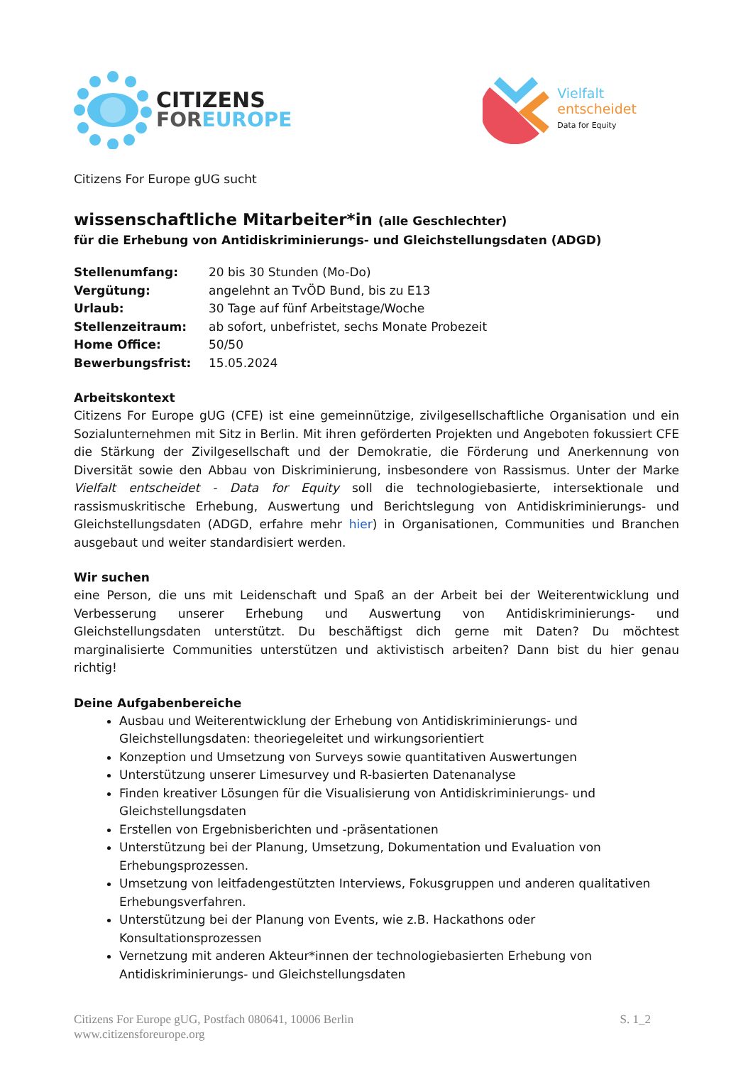CITIZENS
FOREUROPE
Vielfalt
entscheidet
Data for Equity
Citizens For Europe gUG sucht
wissenschaftliche Mitarbeiter*in (alle Geschlechter)
für die Erhebung von Antidiskriminierungs- und Gleichstellungsdaten (ADGD)
| Stellenumfang: | 20 bis 30 Stunden (Mo-Do) |
| Vergütung: | angelehnt an TvÖD Bund, bis zu E13 |
| Urlaub: | 30 Tage auf fünf Arbeitstage/Woche |
| Stellenzeitraum: | ab sofort, unbefristet, sechs Monate Probezeit |
| Home Office: | 50/50 |
| Bewerbungsfrist: | 15.05.2024 |
Arbeitskontext
Citizens For Europe gUG (CFE) ist eine gemeinnützige, zivilgesellschaftliche Organisation und ein Sozialunternehmen mit Sitz in Berlin. Mit ihren geförderten Projekten und Angeboten fokussiert CFE die Stärkung der Zivilgesellschaft und der Demokratie, die Förderung und Anerkennung von Diversität sowie den Abbau von Diskriminierung, insbesondere von Rassismus. Unter der Marke Vielfalt entscheidet - Data for Equity soll die technologiebasierte, intersektionale und rassismuskritische Erhebung, Auswertung und Berichtslegung von Antidiskriminierungs- und Gleichstellungsdaten (ADGD, erfahre mehr hier) in Organisationen, Communities und Branchen ausgebaut und weiter standardisiert werden.
Wir suchen
eine Person, die uns mit Leidenschaft und Spaß an der Arbeit bei der Weiterentwicklung und Verbesserung unserer Erhebung und Auswertung von Antidiskriminierungs- und Gleichstellungsdaten unterstützt. Du beschäftigst dich gerne mit Daten? Du möchtest marginalisierte Communities unterstützen und aktivistisch arbeiten? Dann bist du hier genau richtig!
Deine Aufgabenbereiche
Ausbau und Weiterentwicklung der Erhebung von Antidiskriminierungs- und Gleichstellungsdaten: theoriegeleitet und wirkungsorientiert
Konzeption und Umsetzung von Surveys sowie quantitativen Auswertungen
Unterstützung unserer Limesurvey und R-basierten Datenanalyse
Finden kreativer Lösungen für die Visualisierung von Antidiskriminierungs- und Gleichstellungsdaten
Erstellen von Ergebnisberichten und -präsentationen
Unterstützung bei der Planung, Umsetzung, Dokumentation und Evaluation von Erhebungsprozessen.
Umsetzung von leitfadengestützten Interviews, Fokusgruppen und anderen qualitativen Erhebungsverfahren.
Unterstützung bei der Planung von Events, wie z.B. Hackathons oder Konsultationsprozessen
Vernetzung mit anderen Akteur*innen der technologiebasierten Erhebung von Antidiskriminierungs- und Gleichstellungsdaten
Citizens For Europe gUG, Postfach 080641, 10006 Berlin
www.citizensforeurope.org
S. 1_2